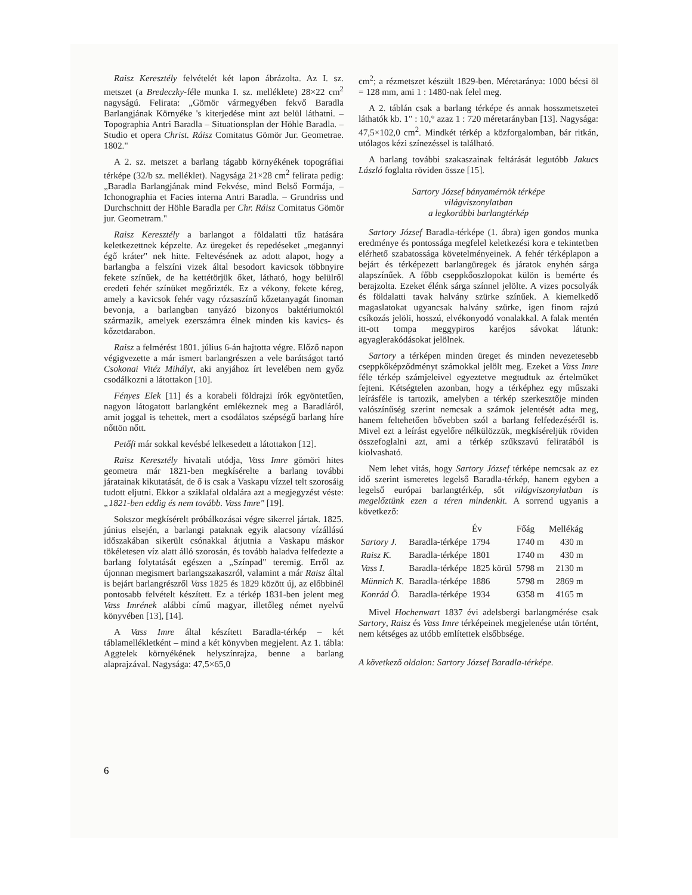Raisz Keresztély felvételét két lapon ábrázolta. Az I. sz. metszet (a Bredeczky-féle munka I. sz. melléklete) 28×22 cm<sup>2</sup> nagyságú. Felirata: „Gömör vármegyében fekvő Baradla Barlangjának Környéke 's kiterjedése mint azt belül láthatni. – Topographia Antri Baradla – Situationsplan der Höhle Baradla. – Studio et opera Christ. Ráisz Comitatus Gömör Jur. Geometrae. 1802."
A 2. sz. metszet a barlang tágabb környékének topográfiai térképe (32/b sz. melléklet). Nagysága 21×28 cm<sup>2</sup> felirata pedig: „Baradla Barlangjának mind Fekvése, mind Belső Formája, – Ichonographia et Facies interna Antri Baradla. – Grundriss und Durchschnitt der Höhle Baradla per Chr. Ráisz Comitatus Gömör jur. Geometram."
Raisz Keresztély a barlangot a földalatti tűz hatására keletkezettnek képzelte. Az üregeket és repedéseket „megannyi égő kráter" nek hitte. Feltevésének az adott alapot, hogy a barlangba a felszíni vizek által besodort kavicsok többnyire fekete színűek, de ha kettétörjük őket, látható, hogy belülről eredeti fehér színüket megőrizték. Ez a vékony, fekete kéreg, amely a kavicsok fehér vagy rózsaszínű kőzetanyagát finoman bevonja, a barlangban tanyázó bizonyos baktériumoktól származik, amelyek ezerszámra élnek minden kis kavics- és kőzetdarabon.
Raisz a felmérést 1801. július 6-án hajtotta végre. Előző napon végigvezette a már ismert barlangrészen a vele barátságot tartó Csokonai Vitéz Mihályt, aki anyjához írt levelében nem győz csodálkozni a látottakon [10].
Fényes Elek [11] és a korabeli földrajzi írók egyöntetűen, nagyon látogatott barlangként emlékeznek meg a Baradláról, amit joggal is tehettek, mert a csodálatos szépségű barlang híre nőttön nőtt.
Petőfi már sokkal kevésbé lelkesedett a látottakon [12].
Raisz Keresztély hivatali utódja, Vass Imre gömöri hites geometra már 1821-ben megkísérelte a barlang további járatainak kikutatását, de ő is csak a Vaskapu vízzel telt szorosáig tudott eljutni. Ekkor a sziklafal oldalára azt a megjegyzést véste: „1821-ben eddig és nem tovább. Vass Imre" [19].
Sokszor megkísérelt próbálkozásai végre sikerrel jártak. 1825. június elsején, a barlangi pataknak egyik alacsony vízállású időszakában sikerült csónakkal átjutnia a Vaskapu máskor tökéletesen víz alatt álló szorosán, és tovább haladva felfedezte a barlang folytatását egészen a „Színpad" teremig. Erről az újonnan megismert barlangszakaszról, valamint a már Raisz által is bejárt barlangrészről Vass 1825 és 1829 között új, az előbbinél pontosabb felvételt készített. Ez a térkép 1831-ben jelent meg Vass Imrének alábbi című magyar, illetőleg német nyelvű könyvében [13], [14].
A Vass Imre által készített Baradla-térkép – két táblamellékletként – mind a két könyvben megjelent. Az 1. tábla: Aggtelek környékének helyszínrajza, benne a barlang alaprajzával. Nagysága: 47,5×65,0
cm<sup>2</sup>; a rézmetszet készült 1829-ben. Méretaránya: 1000 bécsi öl = 128 mm, ami 1 : 1480-nak felel meg.
A 2. táblán csak a barlang térképe és annak hosszmetszetei láthatók kb. 1" : 10,° azaz 1 : 720 méretarányban [13]. Nagysága: 47,5×102,0 cm<sup>2</sup>. Mindkét térkép a közforgalomban, bár ritkán, utólagos kézi színezéssel is található.
A barlang további szakaszainak feltárását legutóbb Jakucs László foglalta röviden össze [15].
Sartory József bányamérnök térképe
világviszonylatban
a legkorábbi barlangtérkép
Sartory József Baradla-térképe (1. ábra) igen gondos munka eredménye és pontossága megfelel keletkezési kora e tekintetben elérhető szabatossága követelményeinek. A fehér térképlapon a bejárt és térképezett barlangüregek és járatok enyhén sárga alapszínűek. A főbb cseppkőoszlopokat külön is bemérte és berajzolta. Ezeket élénk sárga színnel jelölte. A vizes pocsolyák és földalatti tavak halvány szürke színűek. A kiemelkedő magaslatokat ugyancsak halvány szürke, igen finom rajzú csíkozás jelöli, hosszú, elvékonyodó vonalakkal. A falak mentén itt-ott tompa meggypiros karéjos sávokat látunk: agyaglerakódásokat jelölnek.
Sartory a térképen minden üreget és minden nevezetesebb cseppkőképződményt számokkal jelölt meg. Ezeket a Vass Imre féle térkép számjeleivel egyeztetve megtudtuk az értelmüket fejteni. Kétségtelen azonban, hogy a térképhez egy műszaki leírásféle is tartozik, amelyben a térkép szerkesztője minden valószínűség szerint nemcsak a számok jelentését adta meg, hanem feltehetően bővebben szól a barlang felfedezéséről is. Mivel ezt a leírást egyelőre nélkülözzük, megkíséreljük röviden összefoglalni azt, ami a térkép szűkszavú feliratából is kiolvasható.
Nem lehet vitás, hogy Sartory József térképe nemcsak az ez idő szerint ismeretes legelső Baradla-térkép, hanem egyben a legelső európai barlangtérkép, sőt világviszonylatban is megelőztünk ezen a téren mindenkit. A sorrend ugyanis a következő:
| | | Év | Főág | Mellékág |
| --- | --- | --- | --- | --- |
| Sartory J. | Baradla-térképe | 1794 | 1740 m | 430 m |
| Raisz K. | Baradla-térképe | 1801 | 1740 m | 430 m |
| Vass I. | Baradla-térképe | 1825 körül | 5798 m | 2130 m |
| Münnich K. | Baradla-térképe | 1886 | 5798 m | 2869 m |
| Konrád Ö. | Baradla-térképe | 1934 | 6358 m | 4165 m |
Mivel Hochenwart 1837 évi adelsbergi barlangmérése csak Sartory, Raisz és Vass Imre térképeinek megjelenése után történt, nem kétséges az utóbb említettek elsőbbsége.
A következő oldalon: Sartory József Baradla-térképe.
6